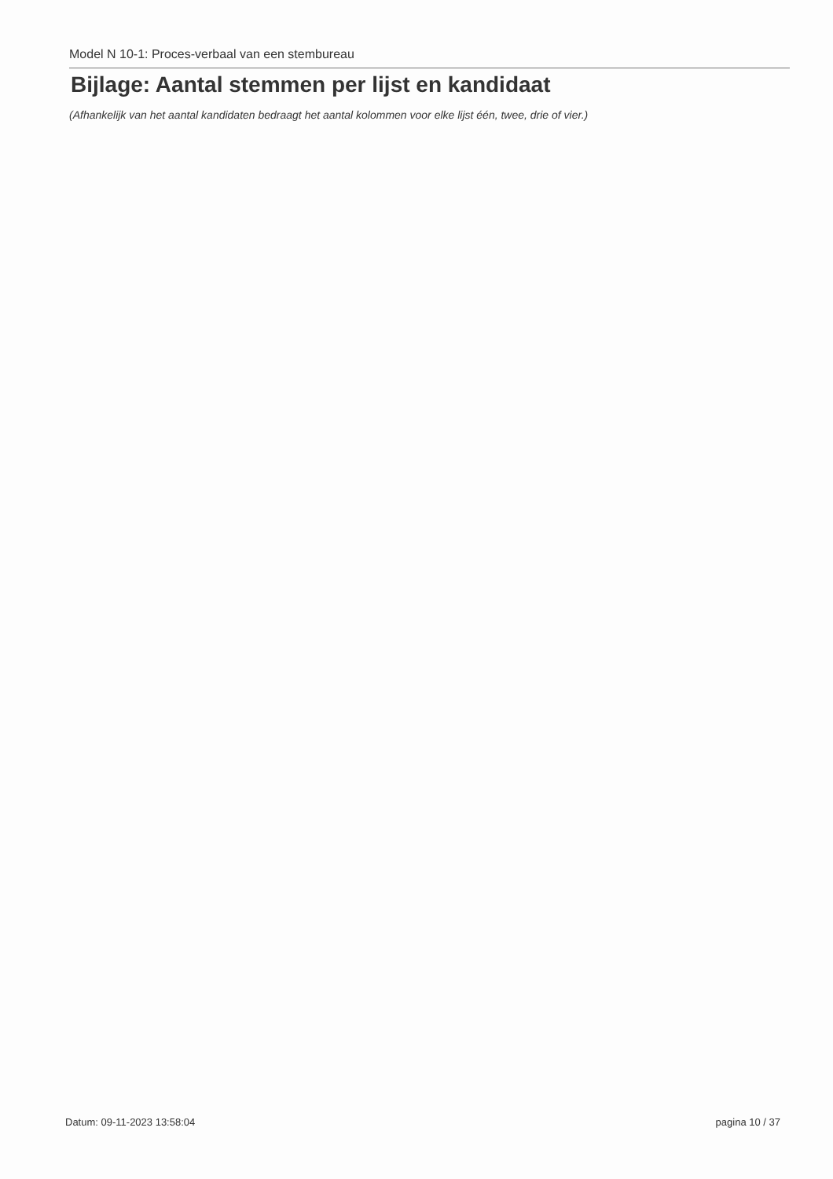Model N 10-1: Proces-verbaal van een stembureau
Bijlage: Aantal stemmen per lijst en kandidaat
(Afhankelijk van het aantal kandidaten bedraagt het aantal kolommen voor elke lijst één, twee, drie of vier.)
Datum: 09-11-2023 13:58:04 pagina 10 / 37